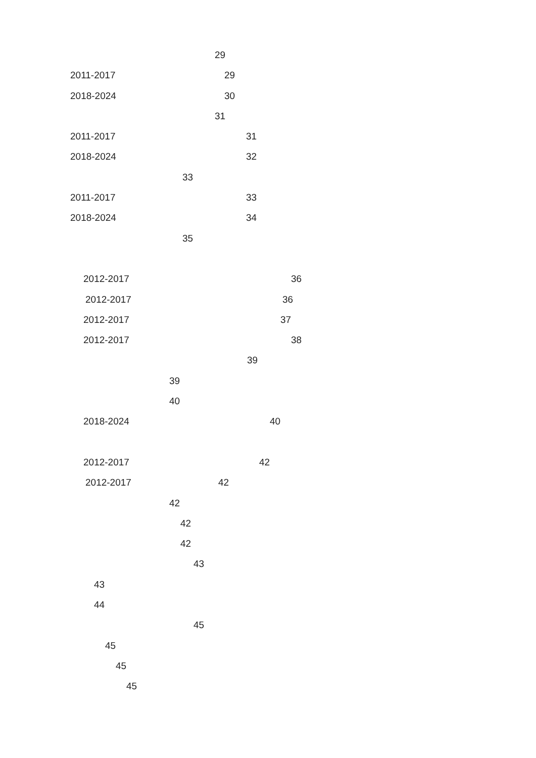29
2011-2017 29
2018-2024 30
31
2011-2017 31
2018-2024 32
33
2011-2017 33
2018-2024 34
35
2012-2017 36
2012-2017 36
2012-2017 37
2012-2017 38
39
39
40
2018-2024 40
2012-2017 42
2012-2017 42
42
42
42
43
43
44
45
45
45
45